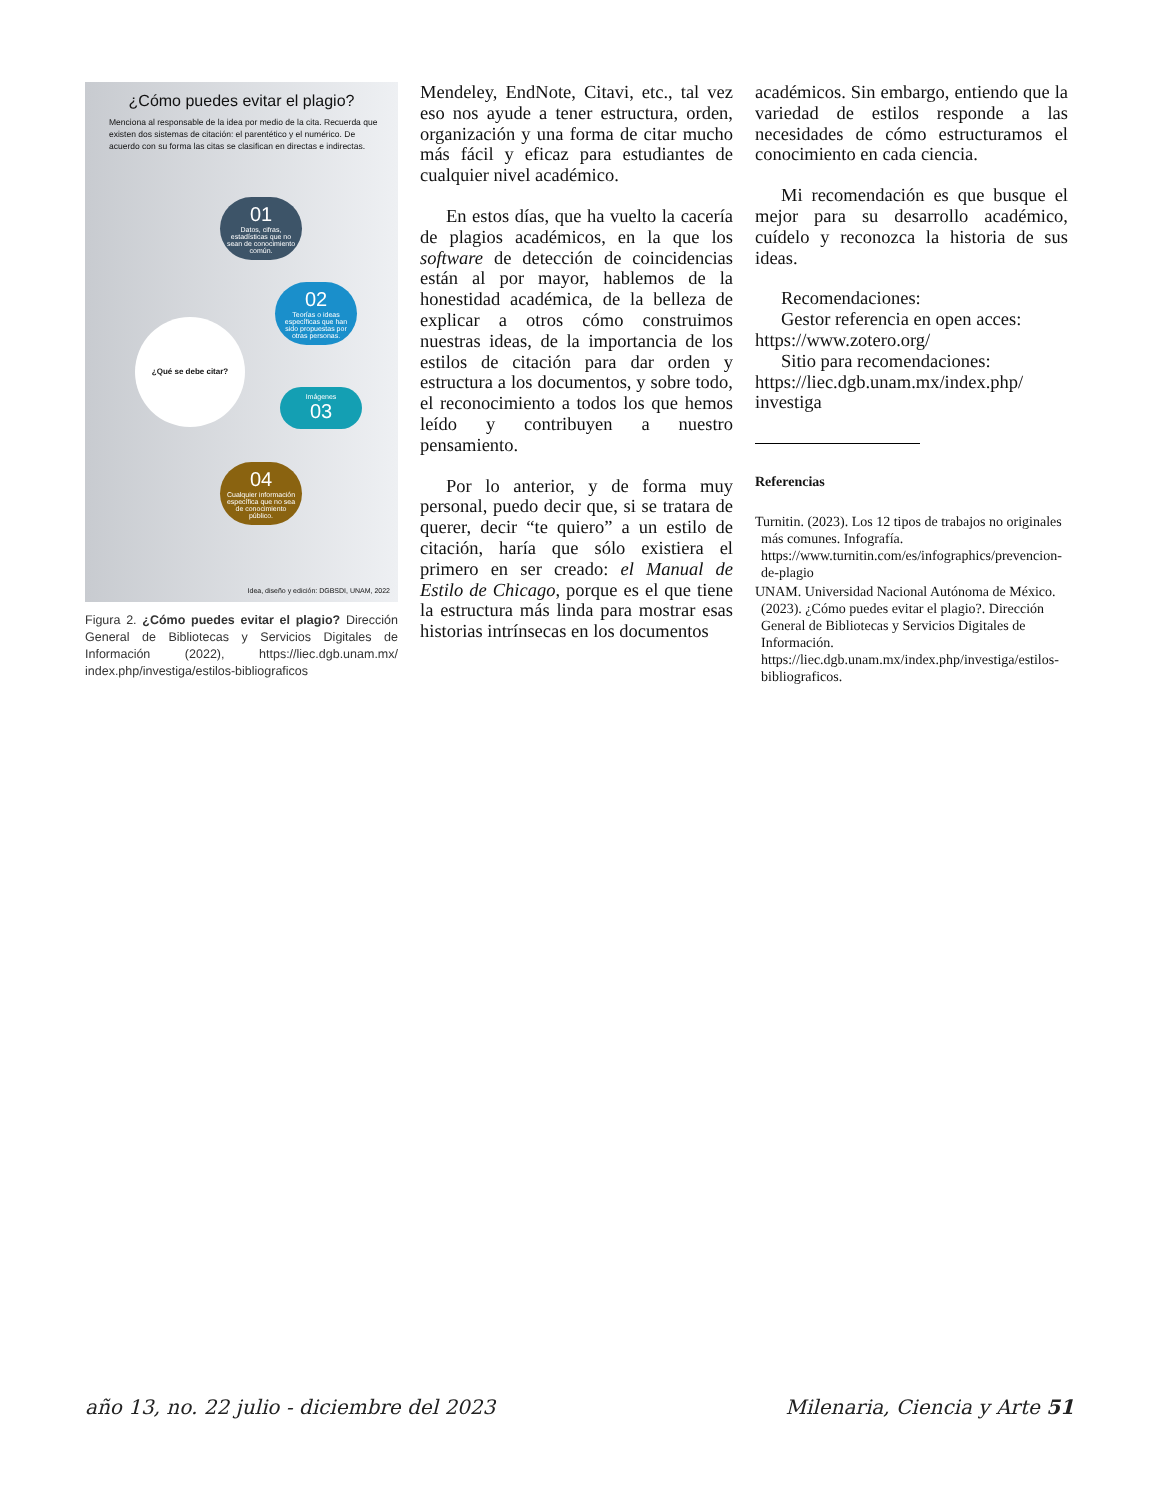¿Cómo puedes evitar el plagio?
Menciona al responsable de la idea por medio de la cita. Recuerda que existen dos sistemas de citación: el parentético y el numérico. De acuerdo con su forma las citas se clasifican en directas e indirectas.
01
Datos, cifras, estadísticas que no sean de conocimiento común.
02
Teorías o ideas específicas que han sido propuestas por otras personas.
Imágenes
03
04
Cualquier información específica que no sea de conocimiento público.
¿Qué se debe citar?
Idea, diseño y edición: DGBSDI, UNAM, 2022
Figura 2. ¿Cómo puedes evitar el plagio? Dirección General de Bibliotecas y Servicios Digitales de Información (2022), https://liec.dgb.unam.mx/ index.php/investiga/estilos-bibliograficos
Mendeley, EndNote, Citavi, etc., tal vez eso nos ayude a tener estructura, orden, organización y una forma de citar mucho más fácil y eficaz para estudiantes de cualquier nivel académico.
En estos días, que ha vuelto la cacería de plagios académicos, en la que los software de detección de coincidencias están al por mayor, hablemos de la honestidad académica, de la belleza de explicar a otros cómo construimos nuestras ideas, de la importancia de los estilos de citación para dar orden y estructura a los documentos, y sobre todo, el reconocimiento a todos los que hemos leído y contribuyen a nuestro pensamiento.
Por lo anterior, y de forma muy personal, puedo decir que, si se tratara de querer, decir “te quiero” a un estilo de citación, haría que sólo existiera el primero en ser creado: el Manual de Estilo de Chicago, porque es el que tiene la estructura más linda para mostrar esas historias intrínsecas en los documentos
académicos. Sin embargo, entiendo que la variedad de estilos responde a las necesidades de cómo estructuramos el conocimiento en cada ciencia.
Mi recomendación es que busque el mejor para su desarrollo académico, cuídelo y reconozca la historia de sus ideas.
Recomendaciones:
Gestor referencia en open acces:
https://www.zotero.org/
Sitio para recomendaciones:
https://liec.dgb.unam.mx/index.php/ investiga
Referencias
Turnitin. (2023). Los 12 tipos de trabajos no originales más comunes. Infografía. https://www.turnitin.com/es/infographics/prevencion-de-plagio
UNAM. Universidad Nacional Autónoma de México. (2023). ¿Cómo puedes evitar el plagio?. Dirección General de Bibliotecas y Servicios Digitales de Información. https://liec.dgb.unam.mx/index.php/investiga/estilos-bibliograficos.
año 13, no. 22 julio - diciembre del 2023 Milenaria, Ciencia y Arte 51